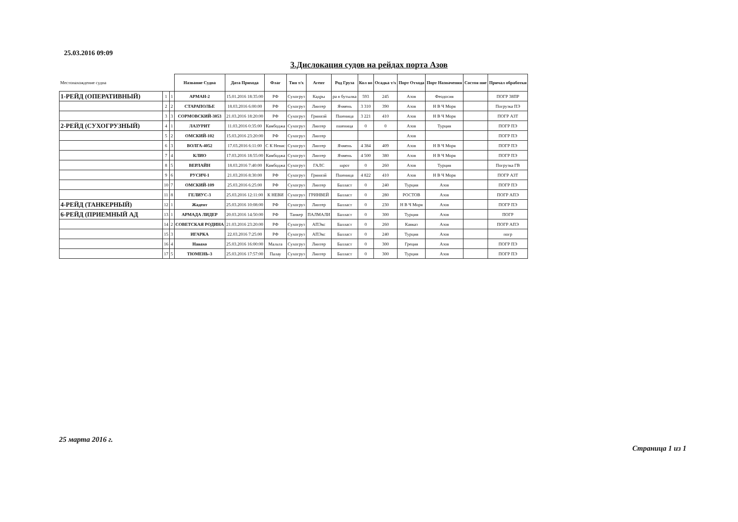25.03.2016 09:09
3.Дислокация судов на рейдах порта Азов
| Местонахождение судна | | | Название Судна | Дата Прихода | Флаг | Тип т/х | Агент | Род Груза | Кол во | Осадка т/х | Порт Отхода | Порт Назначения | Состоя ние | Причал обработки |
| --- | --- | --- | --- | --- | --- | --- | --- | --- | --- | --- | --- | --- | --- | --- |
| 1-РЕЙД (ОПЕРАТИВНЫЙ) | 1 | 1 | АРМАН-2 | 15.01.2016 18:35:00 | РФ | Сухогруз | Кадры | ра в бутылка | 593 | 245 | Азов | Феодосия | | ПОГР 38ПР |
| | 2 | 2 | СТАРАПОЛЬЕ | 18.03.2016 6:00:00 | РФ | Сухогруз | Линтер | Ячмень | 3 310 | 390 | Азов | Н В Ч Моря | | Погрузка ПЭ |
| | 3 | 3 | СОРМОВСКИЙ-3053 | 21.03.2016 18:20:00 | РФ | Сухогруз | Гринвэй | Пшеница | 3 221 | 410 | Азов | Н В Ч Моря | | ПОГР АЗТ |
| 2-РЕЙД (СУХОГРУЗНЫЙ) | 4 | 1 | ЛАЗУРИТ | 11.03.2016 0:35:00 | Камбоджа | Сухогруз | Линтер | пшеница | 0 | 0 | Азов | Турция | | ПОГР ПЭ |
| | 5 | 2 | ОМСКИЙ-102 | 15.03.2016 23:20:00 | РФ | Сухогруз | Линтер | | | | Азов | | | ПОГР ПЭ |
| | 6 | 3 | ВОЛГА-4052 | 17.03.2016 6:11:00 | С К Невис | Сухогруз | Линтер | Ячмень | 4 384 | 409 | Азов | Н В Ч Моря | | ПОГР ПЭ |
| | 7 | 4 | КЛИО | 17.03.2016 18:55:00 | Камбоджа | Сухогруз | Линтер | Ячмень | 4 500 | 380 | Азов | Н В Ч Моря | | ПОГР ПЭ |
| | 8 | 5 | ВЕРЛАЙН | 18.03.2016 7:40:00 | Камбоджа | Сухогруз | ГАЛС | шрот | 0 | 260 | Азов | Турция | | Погрузка ГВ |
| | 9 | 6 | РУСИЧ-1 | 21.03.2016 8:30:00 | РФ | Сухогруз | Гринвэй | Пшеница | 4 822 | 410 | Азов | Н В Ч Моря | | ПОГР АЗТ |
| | 10 | 7 | ОМСКИЙ-109 | 25.03.2016 6:25:00 | РФ | Сухогруз | Линтер | Балласт | 0 | 240 | Турция | Азов | | ПОГР ПЭ |
| | 11 | 8 | ГЕЛИУС-3 | 25.03.2016 12:11:00 | К НЕВИ | Сухогруз | ГРИНВЕЙ | Балласт | 0 | 280 | РОСТОВ | Азов | | ПОГР АПЭ |
| 4-РЕЙД (ТАНКЕРНЫЙ) | 12 | 1 | Жадент | 25.03.2016 10:08:00 | РФ | Сухогруз | Линтер | Балласт | 0 | 230 | Н В Ч Моря | Азов | | ПОГР ПЭ |
| 6-РЕЙД (ПРИЕМНЫЙ АД | 13 | 1 | АРМАДА ЛИДЕР | 20.03.2016 14:50:00 | РФ | Танкер | ПАЛМАЛИ | Балласт | 0 | 300 | Турция | Азов | | ПОГР |
| | 14 | 2 | СОВЕТСКАЯ РОДИНА | 21.03.2016 23:20:00 | РФ | Сухогруз | АПЭкс | Балласт | 0 | 260 | Кавказ | Азов | | ПОГР АПЭ |
| | 15 | 3 | ИГАРКА | 22.03.2016 7:25:00 | РФ | Сухогруз | АПЭкс | Балласт | 0 | 240 | Турция | Азов | | погр |
| | 16 | 4 | Навахо | 25.03.2016 16:00:00 | Мальта | Сухогруз | Линтер | Балласт | 0 | 300 | Греция | Азов | | ПОГР ПЭ |
| | 17 | 5 | ТЮМЕНЬ-3 | 25.03.2016 17:57:00 | Палау | Сухогруз | Линтер | Балласт | 0 | 300 | Турция | Азов | | ПОГР ПЭ |
25 марта 2016 г.
Страница 1 из 1